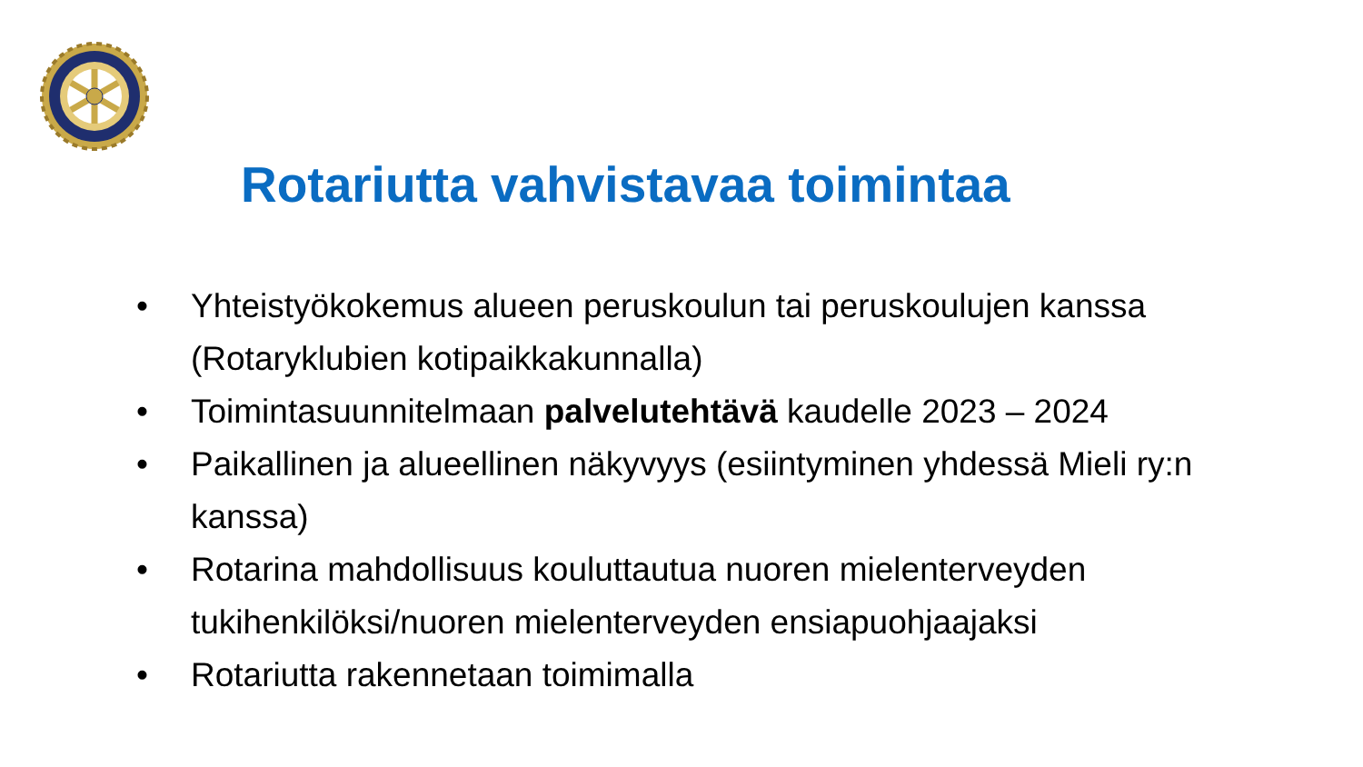Rotariutta vahvistavaa toimintaa
• Yhteistyökokemus alueen peruskoulun tai peruskoulujen kanssa (Rotaryklubien kotipaikkakunnalla)
• Toimintasuunnitelmaan palvelutehtävä kaudelle 2023 – 2024
• Paikallinen ja alueellinen näkyvyys (esiintyminen yhdessä Mieli ry:n kanssa)
• Rotarina mahdollisuus kouluttautua nuoren mielenterveyden tukihenkilöksi/nuoren mielenterveyden ensiapuohjaajaksi
• Rotariutta rakennetaan toimimalla